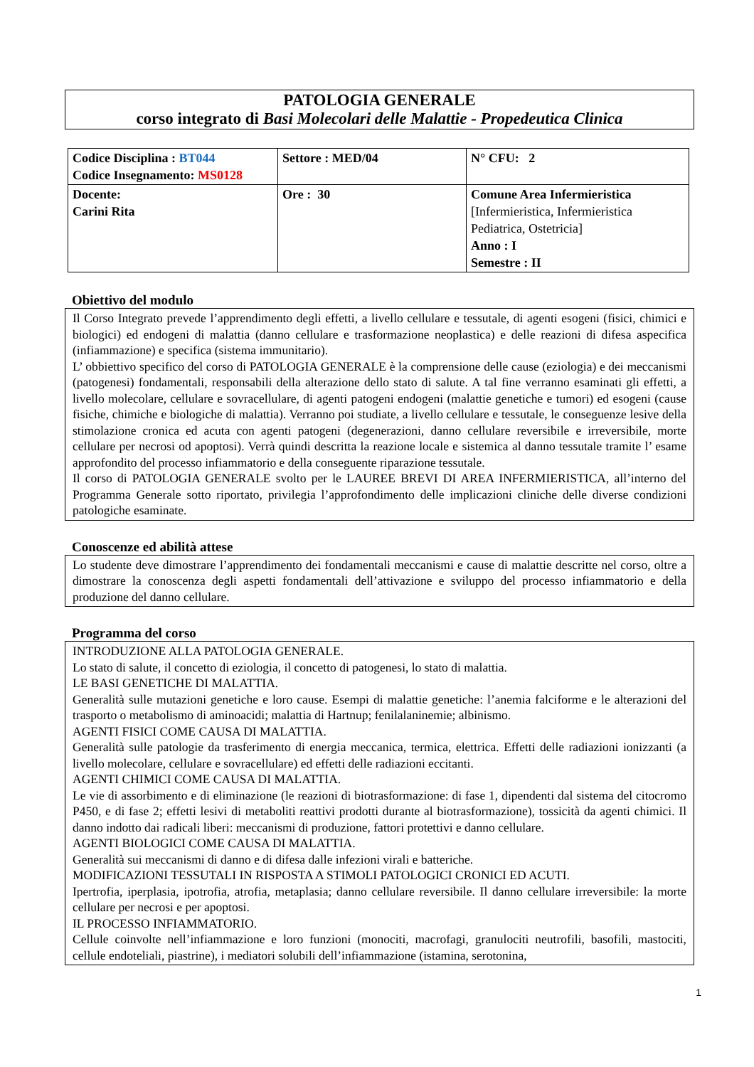PATOLOGIA GENERALE
corso integrato di Basi Molecolari delle Malattie - Propedeutica Clinica
| Codice Disciplina : BT044 Codice Insegnamento: MS0128 | Settore : MED/04 | N° CFU: 2 |
| Docente: Carini Rita | Ore : 30 | Comune Area Infermieristica [Infermieristica, Infermieristica Pediatrica, Ostetricia] Anno : I Semestre : II |
Obiettivo del modulo
Il Corso Integrato prevede l’apprendimento degli effetti, a livello cellulare e tessutale, di agenti esogeni (fisici, chimici e biologici) ed endogeni di malattia (danno cellulare e trasformazione neoplastica) e delle reazioni di difesa aspecifica (infiammazione) e specifica (sistema immunitario).
L’ obbiettivo specifico del corso di PATOLOGIA GENERALE è la comprensione delle cause (eziologia) e dei meccanismi (patogenesi) fondamentali, responsabili della alterazione dello stato di salute. A tal fine verranno esaminati gli effetti, a livello molecolare, cellulare e sovracellulare, di agenti patogeni endogeni (malattie genetiche e tumori) ed esogeni (cause fisiche, chimiche e biologiche di malattia). Verranno poi studiate, a livello cellulare e tessutale, le conseguenze lesive della stimolazione cronica ed acuta con agenti patogeni (degenerazioni, danno cellulare reversibile e irreversibile, morte cellulare per necrosi od apoptosi). Verrà quindi descritta la reazione locale e sistemica al danno tessutale tramite l’ esame approfondito del processo infiammatorio e della conseguente riparazione tessutale.
Il corso di PATOLOGIA GENERALE svolto per le LAUREE BREVI DI AREA INFERMIERISTICA, all’interno del Programma Generale sotto riportato, privilegia l’approfondimento delle implicazioni cliniche delle diverse condizioni patologiche esaminate.
Conoscenze ed abilità attese
Lo studente deve dimostrare l’apprendimento dei fondamentali meccanismi e cause di malattie descritte nel corso, oltre a dimostrare la conoscenza degli aspetti fondamentali dell’attivazione e sviluppo del processo infiammatorio e della produzione del danno cellulare.
Programma del corso
INTRODUZIONE ALLA PATOLOGIA GENERALE.
Lo stato di salute, il concetto di eziologia, il concetto di patogenesi, lo stato di malattia.
LE BASI GENETICHE DI MALATTIA.
Generalità sulle mutazioni genetiche e loro cause. Esempi di malattie genetiche: l’anemia falciforme e le alterazioni del trasporto o metabolismo di aminoacidi; malattia di Hartnup; fenilalaninemie; albinismo.
AGENTI FISICI COME CAUSA DI MALATTIA.
Generalità sulle patologie da trasferimento di energia meccanica, termica, elettrica. Effetti delle radiazioni ionizzanti (a livello molecolare, cellulare e sovracellulare) ed effetti delle radiazioni eccitanti.
AGENTI CHIMICI COME CAUSA DI MALATTIA.
Le vie di assorbimento e di eliminazione (le reazioni di biotrasformazione: di fase 1, dipendenti dal sistema del citocromo P450, e di fase 2; effetti lesivi di metaboliti reattivi prodotti durante al biotrasformazione), tossicità da agenti chimici. Il danno indotto dai radicali liberi: meccanismi di produzione, fattori protettivi e danno cellulare.
AGENTI BIOLOGICI COME CAUSA DI MALATTIA.
Generalità sui meccanismi di danno e di difesa dalle infezioni virali e batteriche.
MODIFICAZIONI TESSUTALI IN RISPOSTA A STIMOLI PATOLOGICI CRONICI ED ACUTI.
Ipertrofia, iperplasia, ipotrofia, atrofia, metaplasia; danno cellulare reversibile. Il danno cellulare irreversibile: la morte cellulare per necrosi e per apoptosi.
IL PROCESSO INFIAMMATORIO.
Cellule coinvolte nell’infiammazione e loro funzioni (monociti, macrofagi, granulociti neutrofili, basofili, mastociti, cellule endoteliali, piastrine), i mediatori solubili dell’infiammazione (istamina, serotonina,
1